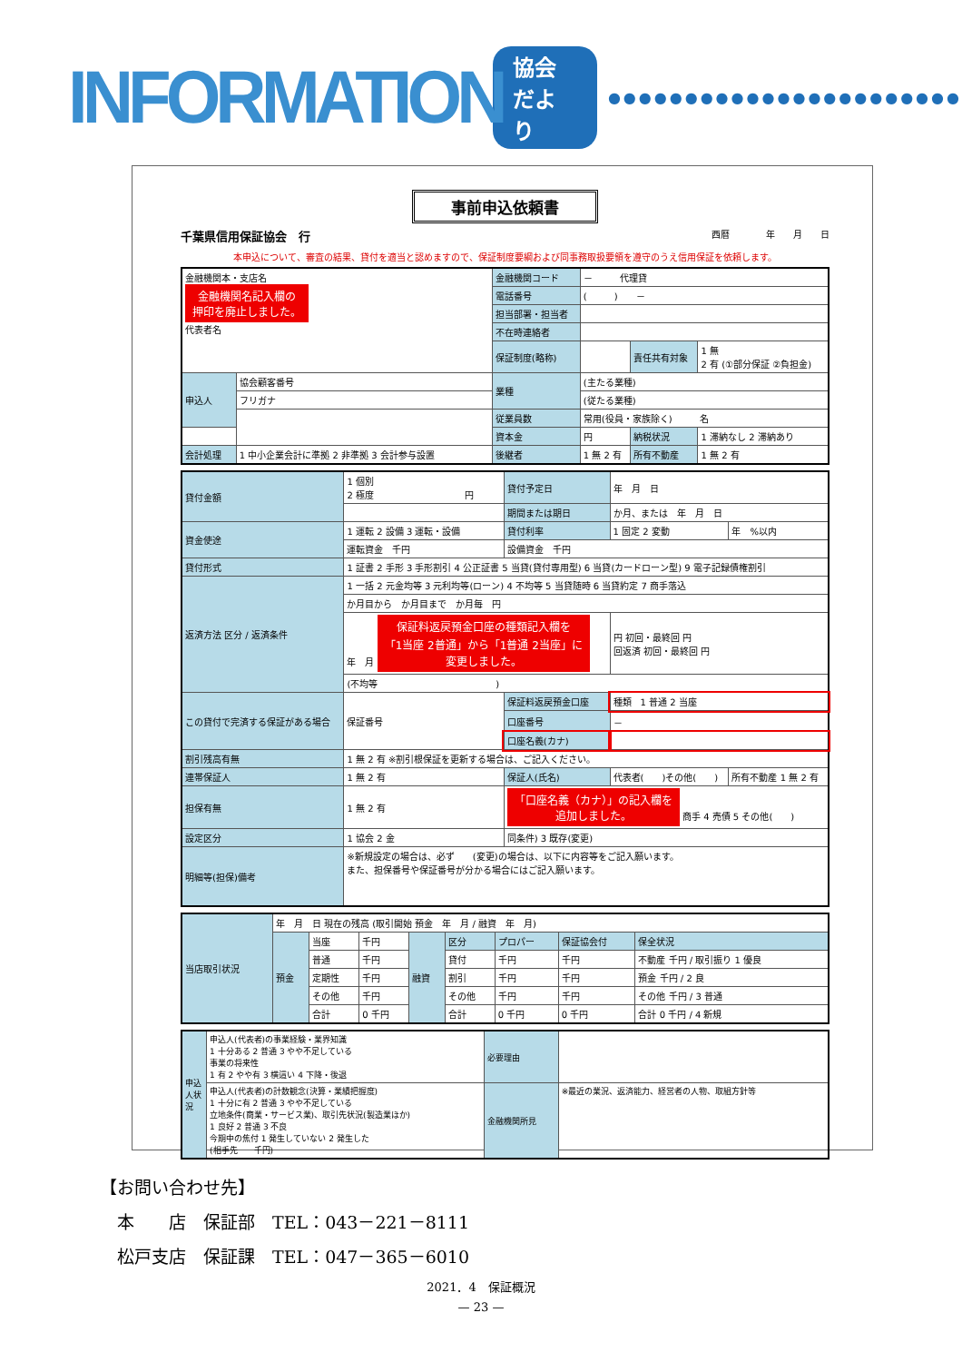INFORMATION 協会だより ●●●●●●●●●●●●●●●●●●●●●●●
事前申込依頼書
千葉県信用保証協会　行 西暦　　　　年　　月　　日
本申込について、審査の結果、貸付を適当と認めますので、保証制度要綱および同事務取扱要領を遵守のうえ信用保証を依頼します。
| 金融機関本・支店名 金融機関名記入欄の 押印を廃止しました。 代表者名 | | 金融機関コード | － 代理貸 | | |
| | | 電話番号 | ( ) － | | |
| | | 担当部署・担当者 | | | |
| | | 不在時連絡者 | | | |
| | | 保証制度(略称) | | 責任共有対象 | 1 無 2 有 (①部分保証 ②負担金) |
| 申込人 | 協会顧客番号 | 業種 | (主たる業種) | | |
| | フリガナ | | (従たる業種) | | |
| | | 従業員数 | 常用(役員・家族除く) 名 | | |
| | | 資本金 | 円 | 納税状況 | 1 滞納なし 2 滞納あり |
| 会計処理 | 1 中小企業会計に準拠 2 非準拠 3 会計参与設置 | 後継者 | 1 無 2 有 | 所有不動産 | 1 無 2 有 |
| 貸付金額 | 1 個別 2 極度 円 | 貸付予定日 | 年 月 日 | |
| | | 期間または期日 | か月、または 年 月 日 | |
| 資金使途 | 1 運転 2 設備 3 運転・設備 | 貸付利率 | 1 固定 2 変動 | 年 %以内 |
| | 運転資金 千円 | 設備資金 千円 | | |
| 貸付形式 | 1 証書 2 手形 3 手形割引 4 公正証書 5 当貸(貸付専用型) 6 当貸(カードローン型) 9 電子記録債権割引 | | | |
| 返済方法 区分 / 返済条件 | 1 一括 2 元金均等 3 元利均等(ローン) 4 不均等 5 当貸随時 6 当貸約定 7 商手落込 | | | |
| | か月目から か月目まで か月毎 円 | | | |
| | 年 月 保証料返戻預金口座の種類記入欄を 「1当座 2普通」から「1普通 2当座」に 変更しました。 | | 円 初回・最終回 円 回返済 初回・最終回 円 | |
| | (不均等 ) | | | |
| この貸付で完済する保証がある場合 | 保証番号 | 保証料返戻預金口座 | 種類 1 普通 2 当座 | |
| | | 口座番号 | － | |
| | | 口座名義(カナ) | | |
| 割引残高有無 | 1 無 2 有 ※割引根保証を更新する場合は、ご記入ください。 | | | |
| 連帯保証人 | 1 無 2 有 | 保証人(氏名) | 代表者( )その他( ) | 所有不動産 1 無 2 有 |
| 担保有無 | 1 無 2 有 | 「口座名義（カナ）」の記入欄を 追加しました。 商手 4 売債 5 その他( ) | | |
| 設定区分 | 1 協会 2 金 | 同条件) 3 既存(変更) | | |
| 明細等(担保)備考 | ※新規設定の場合は、必ず (変更)の場合は、以下に内容等をご記入願います。 また、担保番号や保証番号が分かる場合にはご記入願います。 | | | |
| 当店取引状況 | 年 月 日 現在の残高 (取引開始 預金 年 月 / 融資 年 月) | | | | | | | |
| | 預金 | 当座 | 千円 | 融資 | 区分 | プロパー | 保証協会付 | 保全状況 |
| | | 普通 | 千円 | | 貸付 | 千円 | 千円 | 不動産 千円 / 取引振り 1 優良 |
| | | 定期性 | 千円 | | 割引 | 千円 | 千円 | 預金 千円 / 2 良 |
| | | その他 | 千円 | | その他 | 千円 | 千円 | その他 千円 / 3 普通 |
| | | 合計 | 0 千円 | | 合計 | 0 千円 | 0 千円 | 合計 0 千円 / 4 新規 |
| 申込人状況 | 申込人(代表者)の事業経験・業界知識 1 十分ある 2 普通 3 やや不足している 事業の将来性 1 有 2 やや有 3 横這い 4 下降・後退 | 必要理由 | |
| | 申込人(代表者)の計数観念(決算・業績把握度) 1 十分に有 2 普通 3 やや不足している 立地条件(商業・サービス業)、取引先状況(製造業ほか) 1 良好 2 普通 3 不良 今期中の焦付 1 発生していない 2 発生した (相手先 千円) | 金融機関所見 | ※最近の業況、返済能力、経営者の人物、取組方針等 |
【お問い合わせ先】
　本　　店　保証部　TEL：043－221－8111
　松戸支店　保証課　TEL：047－365－6010
2021．4　保証概況
— 23 —